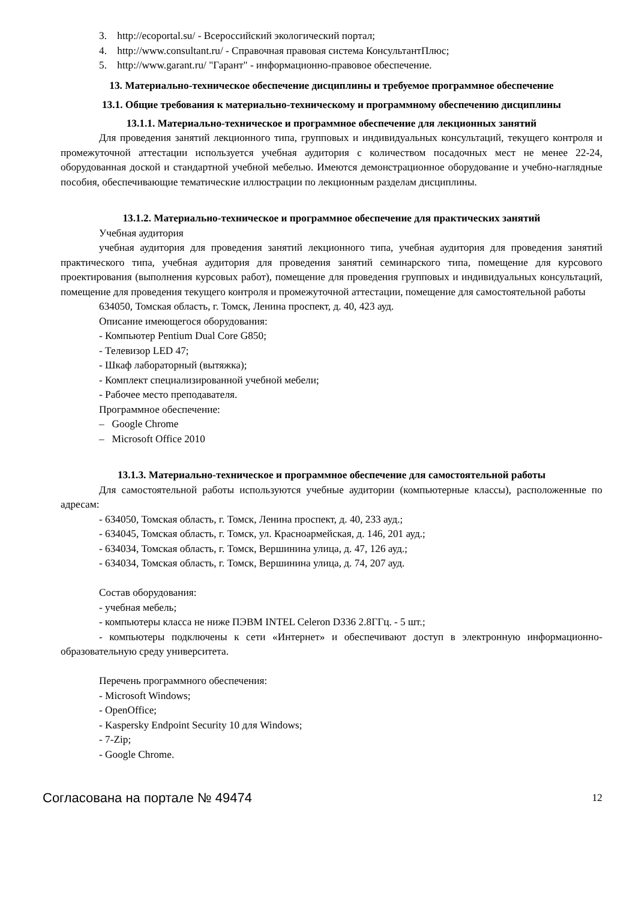3. http://ecoportal.su/ - Всероссийский экологический портал;
4. http://www.consultant.ru/ - Справочная правовая система КонсультантПлюс;
5. http://www.garant.ru/ "Гарант" - информационно-правовое обеспечение.
13. Материально-техническое обеспечение дисциплины и требуемое программное обеспечение
13.1. Общие требования к материально-техническому и программному обеспечению дисциплины
13.1.1. Материально-техническое и программное обеспечение для лекционных занятий
Для проведения занятий лекционного типа, групповых и индивидуальных консультаций, текущего контроля и промежуточной аттестации используется учебная аудитория с количеством посадочных мест не менее 22-24, оборудованная доской и стандартной учебной мебелью. Имеются демонстрационное оборудование и учебно-наглядные пособия, обеспечивающие тематические иллюстрации по лекционным разделам дисциплины.
13.1.2. Материально-техническое и программное обеспечение для практических занятий
Учебная аудитория
учебная аудитория для проведения занятий лекционного типа, учебная аудитория для проведения занятий практического типа, учебная аудитория для проведения занятий семинарского типа, помещение для курсового проектирования (выполнения курсовых работ), помещение для проведения групповых и индивидуальных консультаций, помещение для проведения текущего контроля и промежуточной аттестации, помещение для самостоятельной работы
634050, Томская область, г. Томск, Ленина проспект, д. 40, 423 ауд.
Описание имеющегося оборудования:
- Компьютер Pentium Dual Core G850;
- Телевизор LED 47;
- Шкаф лабораторный (вытяжка);
- Комплект специализированной учебной мебели;
- Рабочее место преподавателя.
Программное обеспечение:
– Google Chrome
– Microsoft Office 2010
13.1.3. Материально-техническое и программное обеспечение для самостоятельной работы
Для самостоятельной работы используются учебные аудитории (компьютерные классы), расположенные по адресам:
- 634050, Томская область, г. Томск, Ленина проспект, д. 40, 233 ауд.;
- 634045, Томская область, г. Томск, ул. Красноармейская, д. 146, 201 ауд.;
- 634034, Томская область, г. Томск, Вершинина улица, д. 47, 126 ауд.;
- 634034, Томская область, г. Томск, Вершинина улица, д. 74, 207 ауд.
Состав оборудования:
- учебная мебель;
- компьютеры класса не ниже ПЭВМ INTEL Celeron D336 2.8ГГц. - 5 шт.;
- компьютеры подключены к сети «Интернет» и обеспечивают доступ в электронную информационно-образовательную среду университета.
Перечень программного обеспечения:
- Microsoft Windows;
- OpenOffice;
- Kaspersky Endpoint Security 10 для Windows;
- 7-Zip;
- Google Chrome.
Согласована на портале № 49474 12